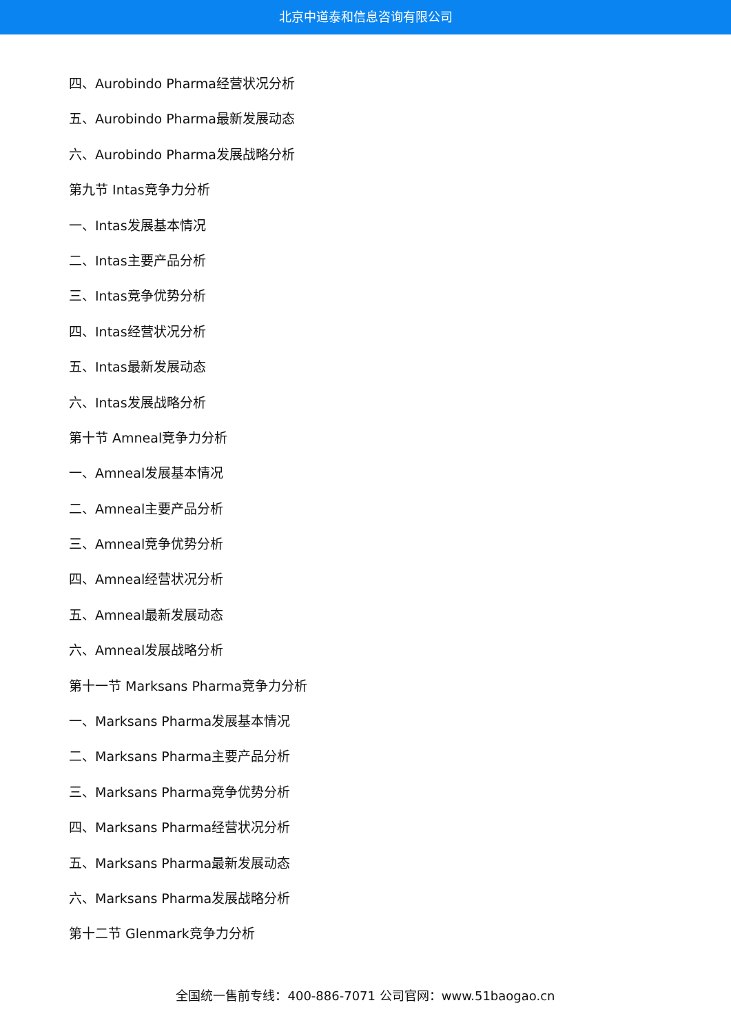北京中道泰和信息咨询有限公司
四、Aurobindo Pharma经营状况分析
五、Aurobindo Pharma最新发展动态
六、Aurobindo Pharma发展战略分析
第九节 Intas竞争力分析
一、Intas发展基本情况
二、Intas主要产品分析
三、Intas竞争优势分析
四、Intas经营状况分析
五、Intas最新发展动态
六、Intas发展战略分析
第十节 Amneal竞争力分析
一、Amneal发展基本情况
二、Amneal主要产品分析
三、Amneal竞争优势分析
四、Amneal经营状况分析
五、Amneal最新发展动态
六、Amneal发展战略分析
第十一节 Marksans Pharma竞争力分析
一、Marksans Pharma发展基本情况
二、Marksans Pharma主要产品分析
三、Marksans Pharma竞争优势分析
四、Marksans Pharma经营状况分析
五、Marksans Pharma最新发展动态
六、Marksans Pharma发展战略分析
第十二节 Glenmark竞争力分析
全国统一售前专线：400-886-7071 公司官网：www.51baogao.cn